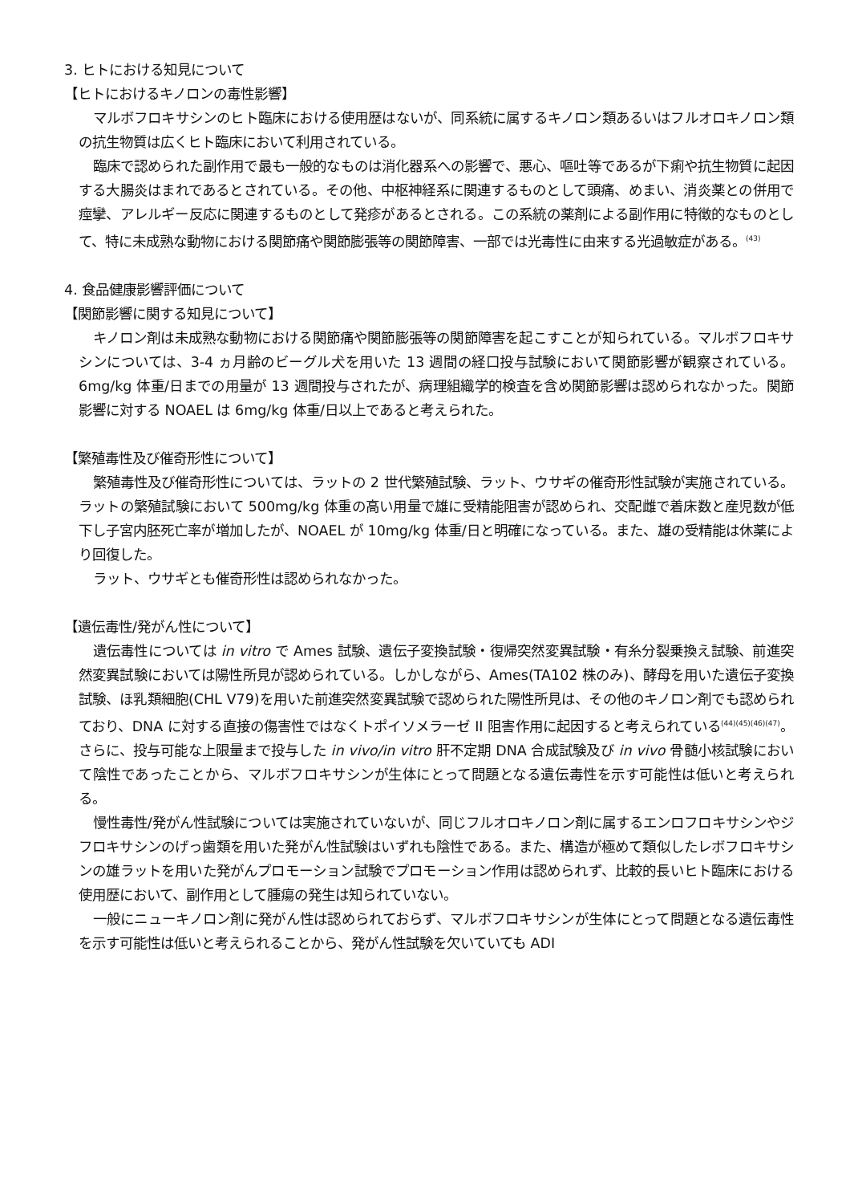3. ヒトにおける知見について
【ヒトにおけるキノロンの毒性影響】
マルボフロキサシンのヒト臨床における使用歴はないが、同系統に属するキノロン類あるいはフルオロキノロン類の抗生物質は広くヒト臨床において利用されている。
臨床で認められた副作用で最も一般的なものは消化器系への影響で、悪心、嘔吐等であるが下痢や抗生物質に起因する大腸炎はまれであるとされている。その他、中枢神経系に関連するものとして頭痛、めまい、消炎薬との併用で痙攣、アレルギー反応に関連するものとして発疹があるとされる。この系統の薬剤による副作用に特徴的なものとして、特に未成熟な動物における関節痛や関節膨張等の関節障害、一部では光毒性に由来する光過敏症がある。<sup>(43)</sup>
4. 食品健康影響評価について
【関節影響に関する知見について】
キノロン剤は未成熟な動物における関節痛や関節膨張等の関節障害を起こすことが知られている。マルボフロキサシンについては、3-4 ヵ月齢のビーグル犬を用いた 13 週間の経口投与試験において関節影響が観察されている。6mg/kg 体重/日までの用量が 13 週間投与されたが、病理組織学的検査を含め関節影響は認められなかった。関節影響に対する NOAEL は 6mg/kg 体重/日以上であると考えられた。
【繁殖毒性及び催奇形性について】
繁殖毒性及び催奇形性については、ラットの 2 世代繁殖試験、ラット、ウサギの催奇形性試験が実施されている。ラットの繁殖試験において 500mg/kg 体重の高い用量で雄に受精能阻害が認められ、交配雌で着床数と産児数が低下し子宮内胚死亡率が増加したが、NOAEL が 10mg/kg 体重/日と明確になっている。また、雄の受精能は休薬により回復した。
ラット、ウサギとも催奇形性は認められなかった。
【遺伝毒性/発がん性について】
遺伝毒性については in vitro で Ames 試験、遺伝子変換試験・復帰突然変異試験・有糸分裂乗換え試験、前進突然変異試験においては陽性所見が認められている。しかしながら、Ames(TA102 株のみ)、酵母を用いた遺伝子変換試験、ほ乳類細胞(CHL V79)を用いた前進突然変異試験で認められた陽性所見は、その他のキノロン剤でも認められており、DNA に対する直接の傷害性ではなくトポイソメラーゼ II 阻害作用に起因すると考えられている<sup>(44)(45)(46)(47)</sup>。さらに、投与可能な上限量まで投与した in vivo/in vitro 肝不定期 DNA 合成試験及び in vivo 骨髄小核試験において陰性であったことから、マルボフロキサシンが生体にとって問題となる遺伝毒性を示す可能性は低いと考えられる。
慢性毒性/発がん性試験については実施されていないが、同じフルオロキノロン剤に属するエンロフロキサシンやジフロキサシンのげっ歯類を用いた発がん性試験はいずれも陰性である。また、構造が極めて類似したレボフロキサシンの雄ラットを用いた発がんプロモーション試験でプロモーション作用は認められず、比較的長いヒト臨床における使用歴において、副作用として腫瘍の発生は知られていない。
一般にニューキノロン剤に発がん性は認められておらず、マルボフロキサシンが生体にとって問題となる遺伝毒性を示す可能性は低いと考えられることから、発がん性試験を欠いていても ADI